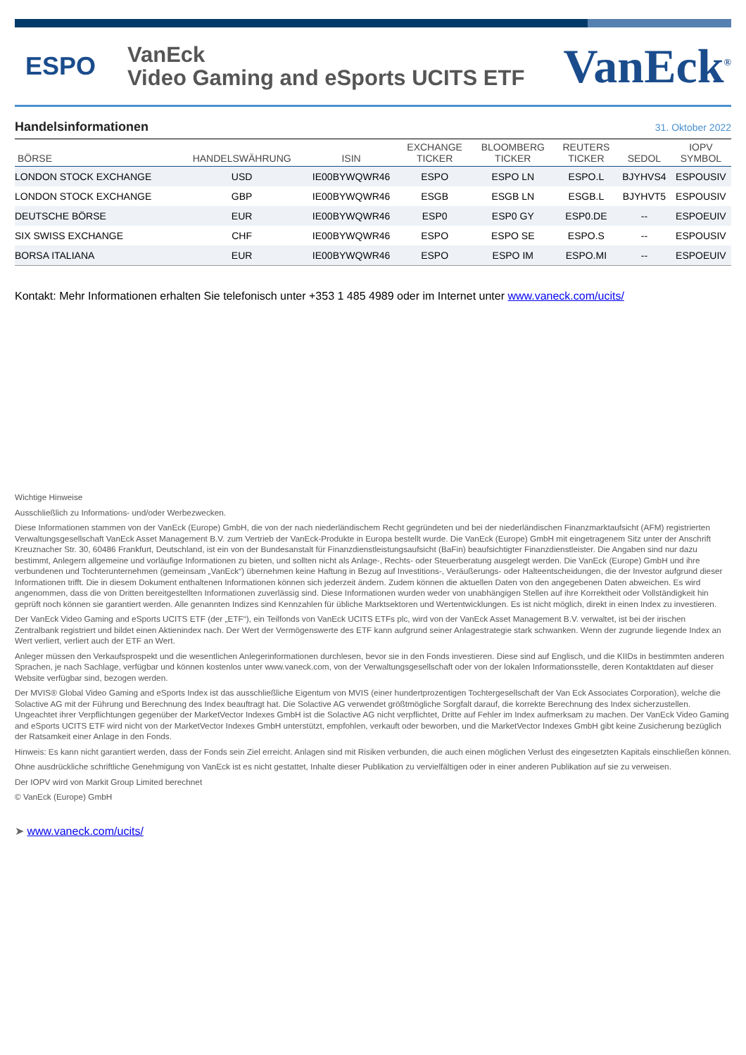ESPO
VanEck
Video Gaming and eSports UCITS ETF
VanEck<sup>®</sup>
Handelsinformationen
31. Oktober 2022
| BÖRSE | HANDELSWÄHRUNG | ISIN | EXCHANGE TICKER | BLOOMBERG TICKER | REUTERS TICKER | SEDOL | IOPV SYMBOL |
| --- | --- | --- | --- | --- | --- | --- | --- |
| LONDON STOCK EXCHANGE | USD | IE00BYWQWR46 | ESPO | ESPO LN | ESPO.L | BJYHVS4 | ESPOUSIV |
| LONDON STOCK EXCHANGE | GBP | IE00BYWQWR46 | ESGB | ESGB LN | ESGB.L | BJYHVT5 | ESPOUSIV |
| DEUTSCHE BÖRSE | EUR | IE00BYWQWR46 | ESP0 | ESP0 GY | ESP0.DE | -- | ESPOEUIV |
| SIX SWISS EXCHANGE | CHF | IE00BYWQWR46 | ESPO | ESPO SE | ESPO.S | -- | ESPOUSIV |
| BORSA ITALIANA | EUR | IE00BYWQWR46 | ESPO | ESPO IM | ESPO.MI | -- | ESPOEUIV |
Kontakt: Mehr Informationen erhalten Sie telefonisch unter +353 1 485 4989 oder im Internet unter www.vaneck.com/ucits/
Wichtige Hinweise
Ausschließlich zu Informations- und/oder Werbezwecken.
Diese Informationen stammen von der VanEck (Europe) GmbH, die von der nach niederländischem Recht gegründeten und bei der niederländischen Finanzmarktaufsicht (AFM) registrierten Verwaltungsgesellschaft VanEck Asset Management B.V. zum Vertrieb der VanEck-Produkte in Europa bestellt wurde. Die VanEck (Europe) GmbH mit eingetragenem Sitz unter der Anschrift Kreuznacher Str. 30, 60486 Frankfurt, Deutschland, ist ein von der Bundesanstalt für Finanzdienstleistungsaufsicht (BaFin) beaufsichtigter Finanzdienstleister. Die Angaben sind nur dazu bestimmt, Anlegern allgemeine und vorläufige Informationen zu bieten, und sollten nicht als Anlage-, Rechts- oder Steuerberatung ausgelegt werden. Die VanEck (Europe) GmbH und ihre verbundenen und Tochterunternehmen (gemeinsam „VanEck“) übernehmen keine Haftung in Bezug auf Investitions-, Veräußerungs- oder Halteentscheidungen, die der Investor aufgrund dieser Informationen trifft. Die in diesem Dokument enthaltenen Informationen können sich jederzeit ändern. Zudem können die aktuellen Daten von den angegebenen Daten abweichen. Es wird angenommen, dass die von Dritten bereitgestellten Informationen zuverlässig sind. Diese Informationen wurden weder von unabhängigen Stellen auf ihre Korrektheit oder Vollständigkeit hin geprüft noch können sie garantiert werden. Alle genannten Indizes sind Kennzahlen für übliche Marktsektoren und Wertentwicklungen. Es ist nicht möglich, direkt in einen Index zu investieren.
Der VanEck Video Gaming and eSports UCITS ETF (der „ETF“), ein Teilfonds von VanEck UCITS ETFs plc, wird von der VanEck Asset Management B.V. verwaltet, ist bei der irischen Zentralbank registriert und bildet einen Aktienindex nach. Der Wert der Vermögenswerte des ETF kann aufgrund seiner Anlagestrategie stark schwanken. Wenn der zugrunde liegende Index an Wert verliert, verliert auch der ETF an Wert.
Anleger müssen den Verkaufsprospekt und die wesentlichen Anlegerinformationen durchlesen, bevor sie in den Fonds investieren. Diese sind auf Englisch, und die KIIDs in bestimmten anderen Sprachen, je nach Sachlage, verfügbar und können kostenlos unter www.vaneck.com, von der Verwaltungsgesellschaft oder von der lokalen Informationsstelle, deren Kontaktdaten auf dieser Website verfügbar sind, bezogen werden.
Der MVIS® Global Video Gaming and eSports Index ist das ausschließliche Eigentum von MVIS (einer hundertprozentigen Tochtergesellschaft der Van Eck Associates Corporation), welche die Solactive AG mit der Führung und Berechnung des Index beauftragt hat. Die Solactive AG verwendet größtmögliche Sorgfalt darauf, die korrekte Berechnung des Index sicherzustellen. Ungeachtet ihrer Verpflichtungen gegenüber der MarketVector Indexes GmbH ist die Solactive AG nicht verpflichtet, Dritte auf Fehler im Index aufmerksam zu machen. Der VanEck Video Gaming and eSports UCITS ETF wird nicht von der MarketVector Indexes GmbH unterstützt, empfohlen, verkauft oder beworben, und die MarketVector Indexes GmbH gibt keine Zusicherung bezüglich der Ratsamkeit einer Anlage in den Fonds.
Hinweis: Es kann nicht garantiert werden, dass der Fonds sein Ziel erreicht. Anlagen sind mit Risiken verbunden, die auch einen möglichen Verlust des eingesetzten Kapitals einschließen können.
Ohne ausdrückliche schriftliche Genehmigung von VanEck ist es nicht gestattet, Inhalte dieser Publikation zu vervielfältigen oder in einer anderen Publikation auf sie zu verweisen.
Der IOPV wird von Markit Group Limited berechnet
© VanEck (Europe) GmbH
➤ www.vaneck.com/ucits/